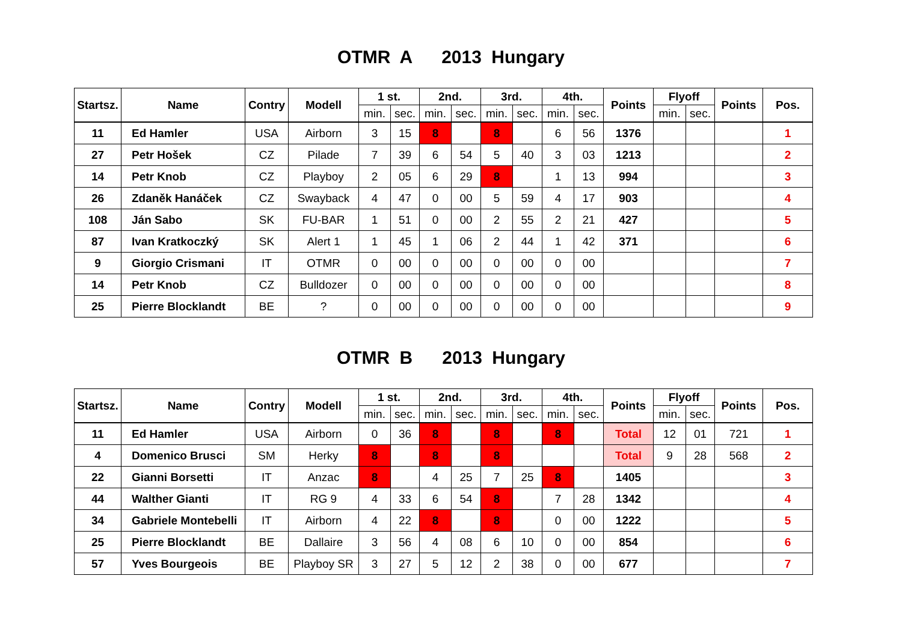OTMR A 2013 Hungary
| Startsz. | Name | Contry | Modell | 1 st. | | 2nd. | | 3rd. | | 4th. | | Points | Flyoff | | Points | Pos. |
| --- | --- | --- | --- | --- | --- | --- | --- | --- | --- | --- | --- | --- | --- | --- | --- | --- |
| | | | | min. | sec. | min. | sec. | min. | sec. | min. | sec. | | min. | sec. | | |
| 11 | Ed Hamler | USA | Airborn | 3 | 15 | 8 | | 8 | | 6 | 56 | 1376 | | | | 1 |
| 27 | Petr Hošek | CZ | Pilade | 7 | 39 | 6 | 54 | 5 | 40 | 3 | 03 | 1213 | | | | 2 |
| 14 | Petr Knob | CZ | Playboy | 2 | 05 | 6 | 29 | 8 | | 1 | 13 | 994 | | | | 3 |
| 26 | Zdaněk Hanáček | CZ | Swayback | 4 | 47 | 0 | 00 | 5 | 59 | 4 | 17 | 903 | | | | 4 |
| 108 | Ján Sabo | SK | FU-BAR | 1 | 51 | 0 | 00 | 2 | 55 | 2 | 21 | 427 | | | | 5 |
| 87 | Ivan Kratkoczký | SK | Alert 1 | 1 | 45 | 1 | 06 | 2 | 44 | 1 | 42 | 371 | | | | 6 |
| 9 | Giorgio Crismani | IT | OTMR | 0 | 00 | 0 | 00 | 0 | 00 | 0 | 00 | | | | | 7 |
| 14 | Petr Knob | CZ | Bulldozer | 0 | 00 | 0 | 00 | 0 | 00 | 0 | 00 | | | | | 8 |
| 25 | Pierre Blocklandt | BE | ? | 0 | 00 | 0 | 00 | 0 | 00 | 0 | 00 | | | | | 9 |
OTMR B 2013 Hungary
| Startsz. | Name | Contry | Modell | 1 st. | | 2nd. | | 3rd. | | 4th. | | Points | Flyoff | | Points | Pos. |
| --- | --- | --- | --- | --- | --- | --- | --- | --- | --- | --- | --- | --- | --- | --- | --- | --- |
| | | | | min. | sec. | min. | sec. | min. | sec. | min. | sec. | | min. | sec. | | |
| 11 | Ed Hamler | USA | Airborn | 0 | 36 | 8 | | 8 | | 8 | | Total | 12 | 01 | 721 | 1 |
| 4 | Domenico Brusci | SM | Herky | 8 | | 8 | | 8 | | | | Total | 9 | 28 | 568 | 2 |
| 22 | Gianni Borsetti | IT | Anzac | 8 | | 4 | 25 | 7 | 25 | 8 | | 1405 | | | | 3 |
| 44 | Walther Gianti | IT | RG 9 | 4 | 33 | 6 | 54 | 8 | | 7 | 28 | 1342 | | | | 4 |
| 34 | Gabriele Montebelli | IT | Airborn | 4 | 22 | 8 | | 8 | | 0 | 00 | 1222 | | | | 5 |
| 25 | Pierre Blocklandt | BE | Dallaire | 3 | 56 | 4 | 08 | 6 | 10 | 0 | 00 | 854 | | | | 6 |
| 57 | Yves Bourgeois | BE | Playboy SR | 3 | 27 | 5 | 12 | 2 | 38 | 0 | 00 | 677 | | | | 7 |